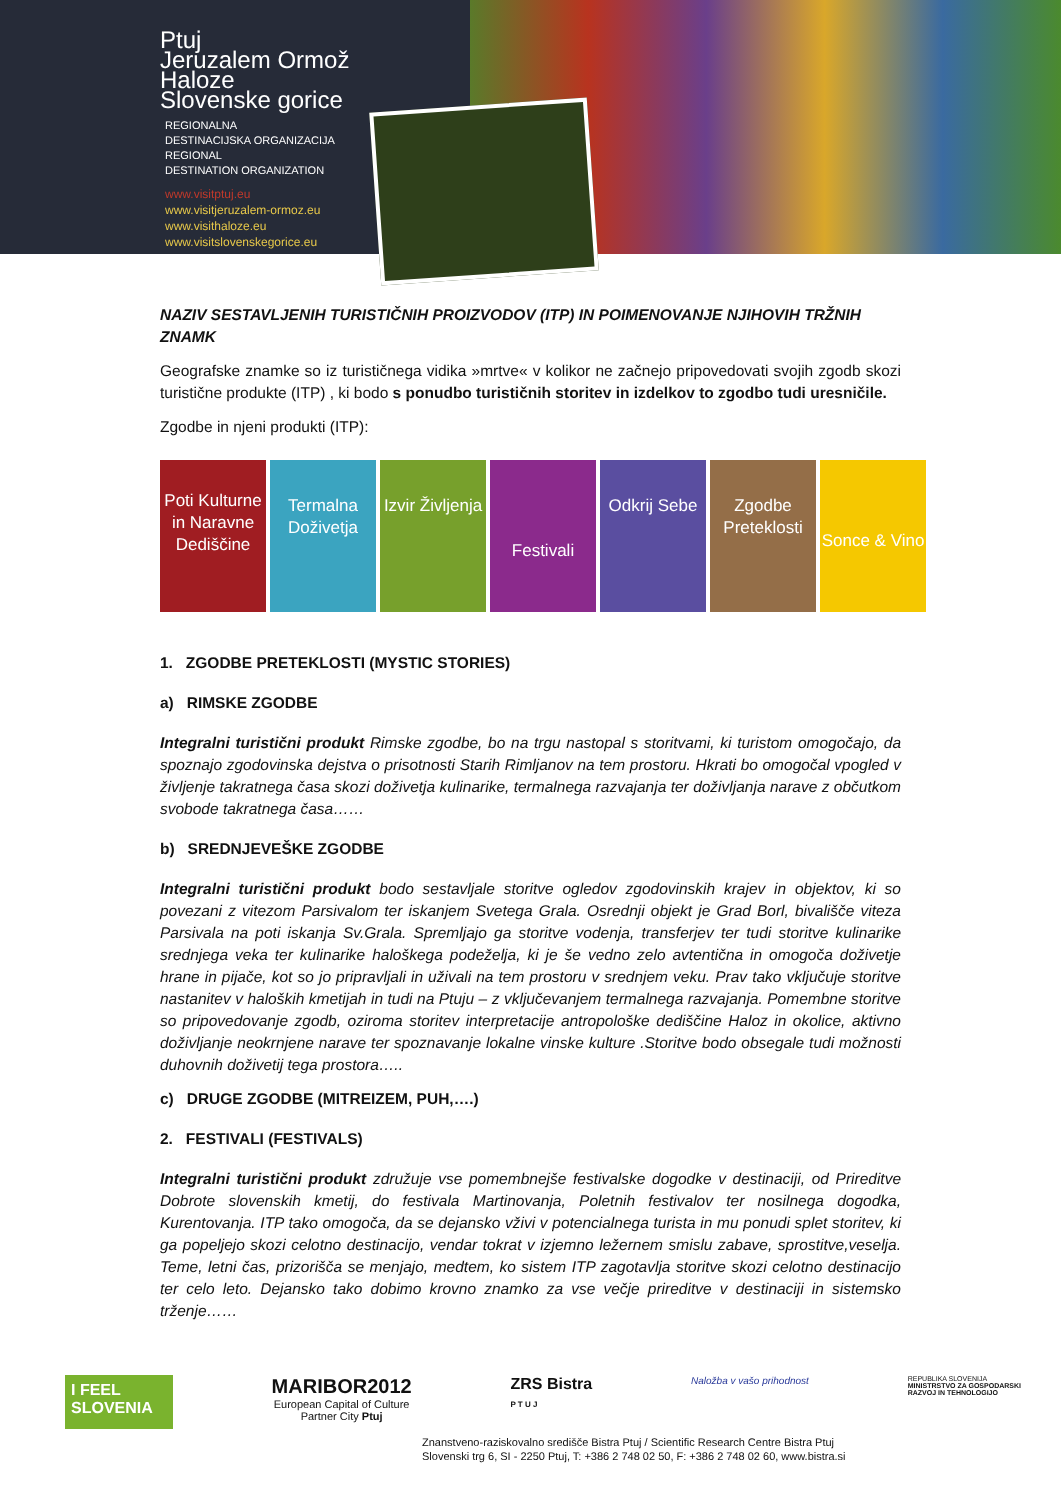Ptuj
Jeruzalem Ormož
Haloze
Slovenske gorice
REGIONALNA
DESTINACIJSKA ORGANIZACIJA
REGIONAL
DESTINATION ORGANIZATION
www.visitptuj.eu
www.visitjeruzalem-ormoz.eu
www.visithaloze.eu
www.visitslovenskegorice.eu
NAZIV SESTAVLJENIH TURISTIČNIH PROIZVODOV (ITP) IN POIMENOVANJE NJIHOVIH TRŽNIH ZNAMK
Geografske znamke so iz turističnega vidika »mrtve« v kolikor ne začnejo pripovedovati svojih zgodb skozi turistične produkte (ITP) , ki bodo s ponudbo turističnih storitev in izdelkov to zgodbo tudi uresničile.
Zgodbe in njeni produkti (ITP):
Poti Kulturne in Naravne Dediščine
Termalna Doživetja Izvir Življenja
Festivali
Odkrij Sebe Zgodbe Preteklosti
Sonce & Vino
1. ZGODBE PRETEKLOSTI (MYSTIC STORIES)
a) RIMSKE ZGODBE
Integralni turistični produkt Rimske zgodbe, bo na trgu nastopal s storitvami, ki turistom omogočajo, da spoznajo zgodovinska dejstva o prisotnosti Starih Rimljanov na tem prostoru. Hkrati bo omogočal vpogled v življenje takratnega časa skozi doživetja kulinarike, termalnega razvajanja ter doživljanja narave z občutkom svobode takratnega časa……
b) SREDNJEVEŠKE ZGODBE
Integralni turistični produkt bodo sestavljale storitve ogledov zgodovinskih krajev in objektov, ki so povezani z vitezom Parsivalom ter iskanjem Svetega Grala. Osrednji objekt je Grad Borl, bivališče viteza Parsivala na poti iskanja Sv.Grala. Spremljajo ga storitve vodenja, transferjev ter tudi storitve kulinarike srednjega veka ter kulinarike haloškega podeželja, ki je še vedno zelo avtentična in omogoča doživetje hrane in pijače, kot so jo pripravljali in uživali na tem prostoru v srednjem veku. Prav tako vključuje storitve nastanitev v haloških kmetijah in tudi na Ptuju – z vključevanjem termalnega razvajanja. Pomembne storitve so pripovedovanje zgodb, oziroma storitev interpretacije antropološke dediščine Haloz in okolice, aktivno doživljanje neokrnjene narave ter spoznavanje lokalne vinske kulture .Storitve bodo obsegale tudi možnosti duhovnih doživetij tega prostora…..
c) DRUGE ZGODBE (MITREIZEM, PUH,….)
2. FESTIVALI (FESTIVALS)
Integralni turistični produkt združuje vse pomembnejše festivalske dogodke v destinaciji, od Prireditve Dobrote slovenskih kmetij, do festivala Martinovanja, Poletnih festivalov ter nosilnega dogodka, Kurentovanja. ITP tako omogoča, da se dejansko vživi v potencialnega turista in mu ponudi splet storitev, ki ga popeljejo skozi celotno destinacijo, vendar tokrat v izjemno ležernem smislu zabave, sprostitve,veselja. Teme, letni čas, prizorišča se menjajo, medtem, ko sistem ITP zagotavlja storitve skozi celotno destinacijo ter celo leto. Dejansko tako dobimo krovno znamko za vse večje prireditve v destinaciji in sistemsko trženje……
I FEEL
SLOVENIA
MARIBOR2012
European Capital of Culture
Partner City Ptuj
ZRS Bistra
P T U J
Naložba v vašo prihodnost
REPUBLIKA SLOVENIJA
MINISTRSTVO ZA GOSPODARSKI
RAZVOJ IN TEHNOLOGIJO
Znanstveno-raziskovalno središče Bistra Ptuj / Scientific Research Centre Bistra Ptuj
Slovenski trg 6, SI - 2250 Ptuj, T: +386 2 748 02 50, F: +386 2 748 02 60, www.bistra.si